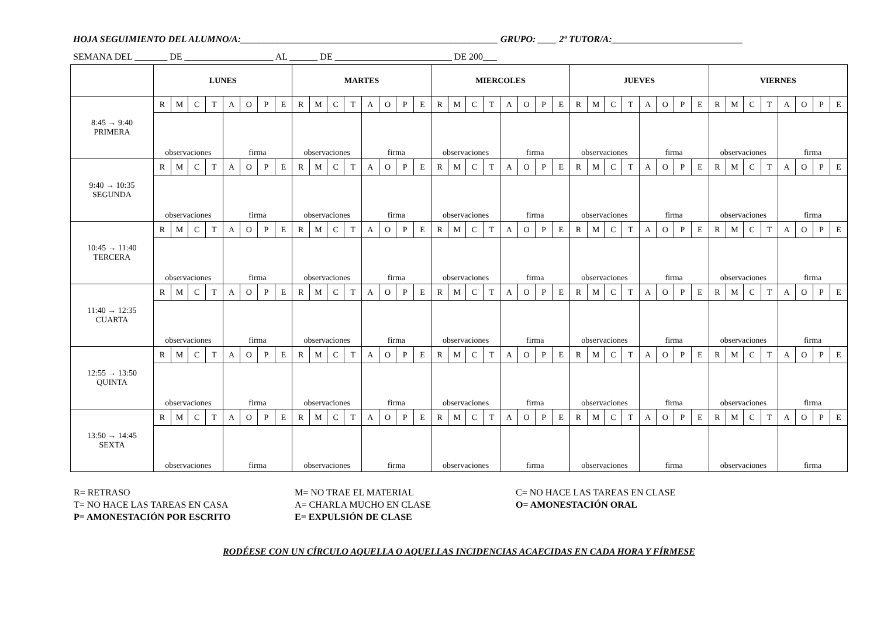HOJA SEGUIMIENTO DEL ALUMNO/A:_______________________________________________________ GRUPO: ____ 2º TUTOR/A:____________________________
SEMANA DEL _______ DE ___________________ AL ______ DE _________________________ DE 200___
| | LUNES | | | | | | | | MARTES | | | | | | | | MIERCOLES | | | | | | | | JUEVES | | | | | | | | VIERNES | | | | | | | |
| --- | --- | --- | --- | --- | --- | --- | --- | --- | --- | --- | --- | --- | --- | --- | --- | --- | --- | --- | --- | --- | --- | --- | --- | --- | --- | --- | --- | --- | --- | --- | --- | --- | --- | --- | --- | --- | --- | --- | --- | --- |
| 8:45 → 9:40 PRIMERA | R | M | C | T | A | O | P | E | R | M | C | T | A | O | P | E | R | M | C | T | A | O | P | E | R | M | C | T | A | O | P | E | R | M | C | T | A | O | P | E |
| | observaciones | | | | firma | | | | observaciones | | | | firma | | | | observaciones | | | | firma | | | | observaciones | | | | firma | | | | observaciones | | | | firma | | | |
| 9:40 → 10:35 SEGUNDA | R | M | C | T | A | O | P | E | R | M | C | T | A | O | P | E | R | M | C | T | A | O | P | E | R | M | C | T | A | O | P | E | R | M | C | T | A | O | P | E |
| | observaciones | | | | firma | | | | observaciones | | | | firma | | | | observaciones | | | | firma | | | | observaciones | | | | firma | | | | observaciones | | | | firma | | | |
| 10:45 → 11:40 TERCERA | R | M | C | T | A | O | P | E | R | M | C | T | A | O | P | E | R | M | C | T | A | O | P | E | R | M | C | T | A | O | P | E | R | M | C | T | A | O | P | E |
| | observaciones | | | | firma | | | | observaciones | | | | firma | | | | observaciones | | | | firma | | | | observaciones | | | | firma | | | | observaciones | | | | firma | | | |
| 11:40 → 12:35 CUARTA | R | M | C | T | A | O | P | E | R | M | C | T | A | O | P | E | R | M | C | T | A | O | P | E | R | M | C | T | A | O | P | E | R | M | C | T | A | O | P | E |
| | observaciones | | | | firma | | | | observaciones | | | | firma | | | | observaciones | | | | firma | | | | observaciones | | | | firma | | | | observaciones | | | | firma | | | |
| 12:55 → 13:50 QUINTA | R | M | C | T | A | O | P | E | R | M | C | T | A | O | P | E | R | M | C | T | A | O | P | E | R | M | C | T | A | O | P | E | R | M | C | T | A | O | P | E |
| | observaciones | | | | firma | | | | observaciones | | | | firma | | | | observaciones | | | | firma | | | | observaciones | | | | firma | | | | observaciones | | | | firma | | | |
| 13:50 → 14:45 SEXTA | R | M | C | T | A | O | P | E | R | M | C | T | A | O | P | E | R | M | C | T | A | O | P | E | R | M | C | T | A | O | P | E | R | M | C | T | A | O | P | E |
| | observaciones | | | | firma | | | | observaciones | | | | firma | | | | observaciones | | | | firma | | | | observaciones | | | | firma | | | | observaciones | | | | firma | | | |
R= RETRASO
T= NO HACE LAS TAREAS EN CASA
P= AMONESTACIÓN POR ESCRITO
M= NO TRAE EL MATERIAL
A= CHARLA MUCHO EN CLASE
E= EXPULSIÓN DE CLASE
C= NO HACE LAS TAREAS EN CLASE
O= AMONESTACIÓN ORAL
RODÉESE CON UN CÍRCULO AQUELLA O AQUELLAS INCIDENCIAS ACAECIDAS EN CADA HORA Y FÍRMESE